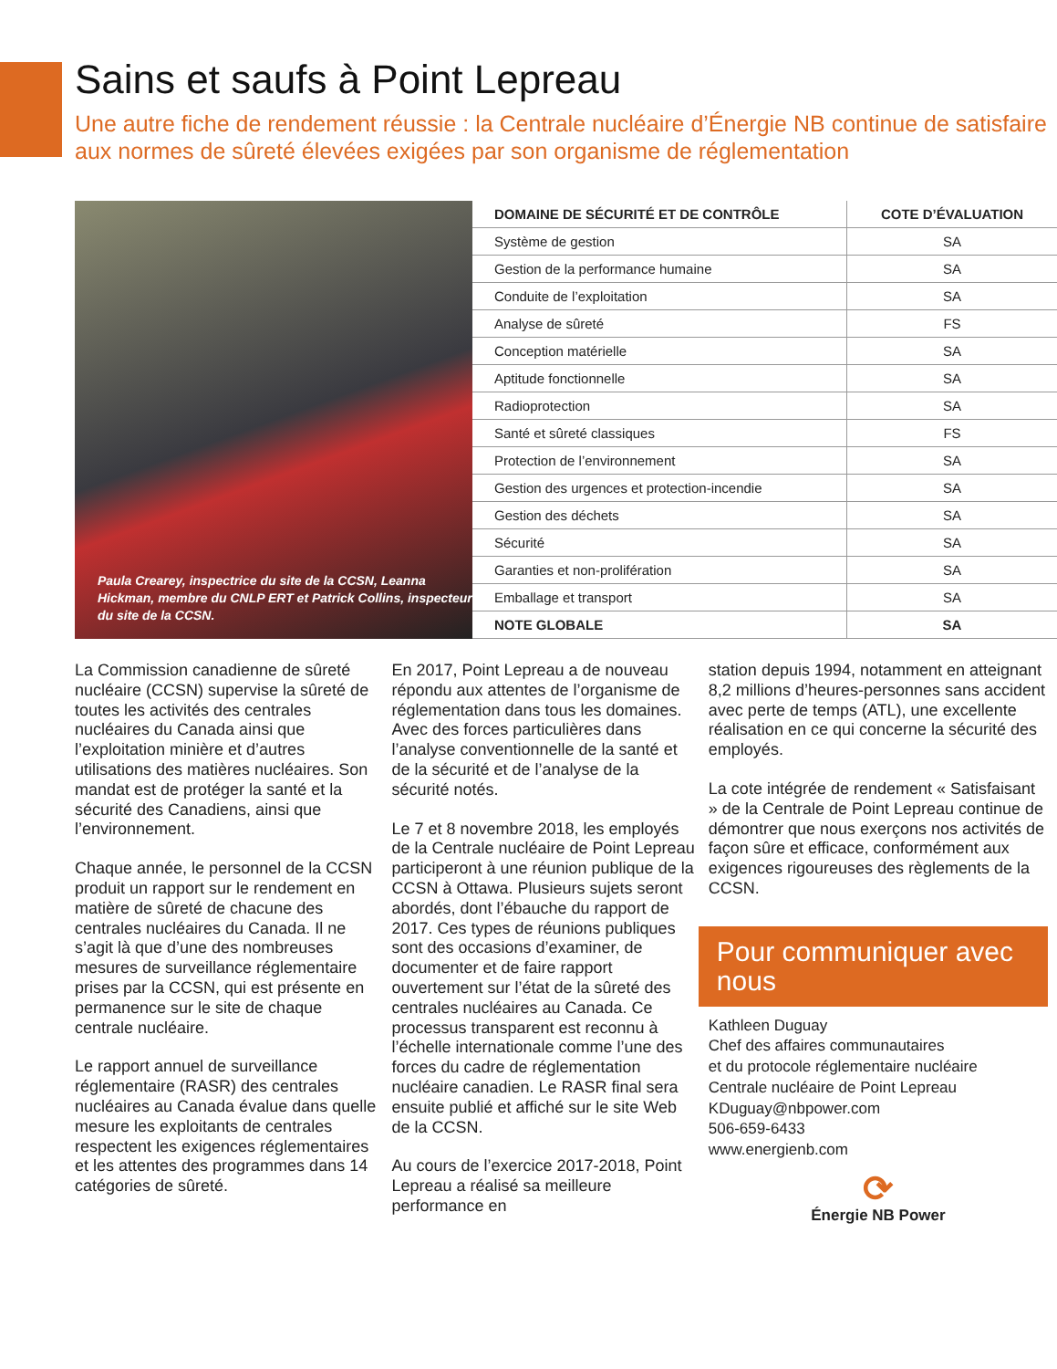Sains et saufs à Point Lepreau
Une autre fiche de rendement réussie : la Centrale nucléaire d’Énergie NB continue de satisfaire aux normes de sûreté élevées exigées par son organisme de réglementation
Paula Crearey, inspectrice du site de la CCSN, Leanna Hickman, membre du CNLP ERT et Patrick Collins, inspecteur du site de la CCSN.
| DOMAINE DE SÉCURITÉ ET DE CONTRÔLE | COTE D’ÉVALUATION |
| --- | --- |
| Système de gestion | SA |
| Gestion de la performance humaine | SA |
| Conduite de l’exploitation | SA |
| Analyse de sûreté | FS |
| Conception matérielle | SA |
| Aptitude fonctionnelle | SA |
| Radioprotection | SA |
| Santé et sûreté classiques | FS |
| Protection de l’environnement | SA |
| Gestion des urgences et protection-incendie | SA |
| Gestion des déchets | SA |
| Sécurité | SA |
| Garanties et non-prolifération | SA |
| Emballage et transport | SA |
| NOTE GLOBALE | SA |
La Commission canadienne de sûreté nucléaire (CCSN) supervise la sûreté de toutes les activités des centrales nucléaires du Canada ainsi que l’exploitation minière et d’autres utilisations des matières nucléaires. Son mandat est de protéger la santé et la sécurité des Canadiens, ainsi que l’environnement.
Chaque année, le personnel de la CCSN produit un rapport sur le rendement en matière de sûreté de chacune des centrales nucléaires du Canada. Il ne s’agit là que d’une des nombreuses mesures de surveillance réglementaire prises par la CCSN, qui est présente en permanence sur le site de chaque centrale nucléaire.
Le rapport annuel de surveillance réglementaire (RASR) des centrales nucléaires au Canada évalue dans quelle mesure les exploitants de centrales respectent les exigences réglementaires et les attentes des programmes dans 14 catégories de sûreté.
En 2017, Point Lepreau a de nouveau répondu aux attentes de l’organisme de réglementation dans tous les domaines. Avec des forces particulières dans l’analyse conventionnelle de la santé et de la sécurité et de l’analyse de la sécurité notés.
Le 7 et 8 novembre 2018, les employés de la Centrale nucléaire de Point Lepreau participeront à une réunion publique de la CCSN à Ottawa. Plusieurs sujets seront abordés, dont l’ébauche du rapport de 2017. Ces types de réunions publiques sont des occasions d’examiner, de documenter et de faire rapport ouvertement sur l’état de la sûreté des centrales nucléaires au Canada. Ce processus transparent est reconnu à l’échelle internationale comme l’une des forces du cadre de réglementation nucléaire canadien. Le RASR final sera ensuite publié et affiché sur le site Web de la CCSN.
Au cours de l’exercice 2017-2018, Point Lepreau a réalisé sa meilleure performance en
station depuis 1994, notamment en atteignant 8,2 millions d’heures-personnes sans accident avec perte de temps (ATL), une excellente réalisation en ce qui concerne la sécurité des employés.
La cote intégrée de rendement « Satisfaisant » de la Centrale de Point Lepreau continue de démontrer que nous exerçons nos activités de façon sûre et efficace, conformément aux exigences rigoureuses des règlements de la CCSN.
Pour communiquer avec nous
Kathleen Duguay
Chef des affaires communautaires
et du protocole réglementaire nucléaire
Centrale nucléaire de Point Lepreau
KDuguay@nbpower.com
506-659-6433
www.energienb.com
⟳
Énergie NB Power